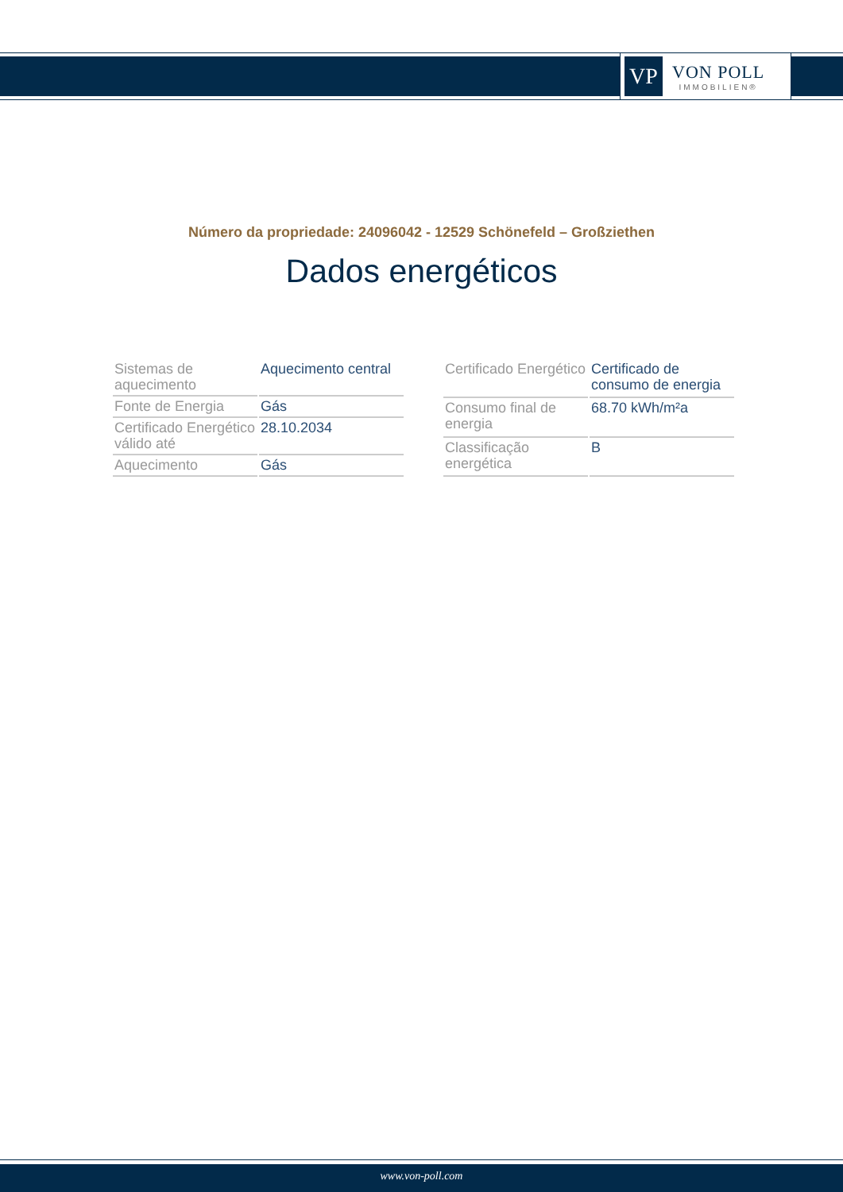VP
VON POLL
IMMOBILIEN®
Número da propriedade: 24096042 - 12529 Schönefeld – Großziethen
Dados energéticos
| Sistemas de aquecimento | Aquecimento central |
| Fonte de Energia | Gás |
| Certificado Energético válido até | 28.10.2034 |
| Aquecimento | Gás |
| Certificado Energético | Certificado de consumo de energia |
| Consumo final de energia | 68.70 kWh/m²a |
| Classificação energética | B |
www.von-poll.com